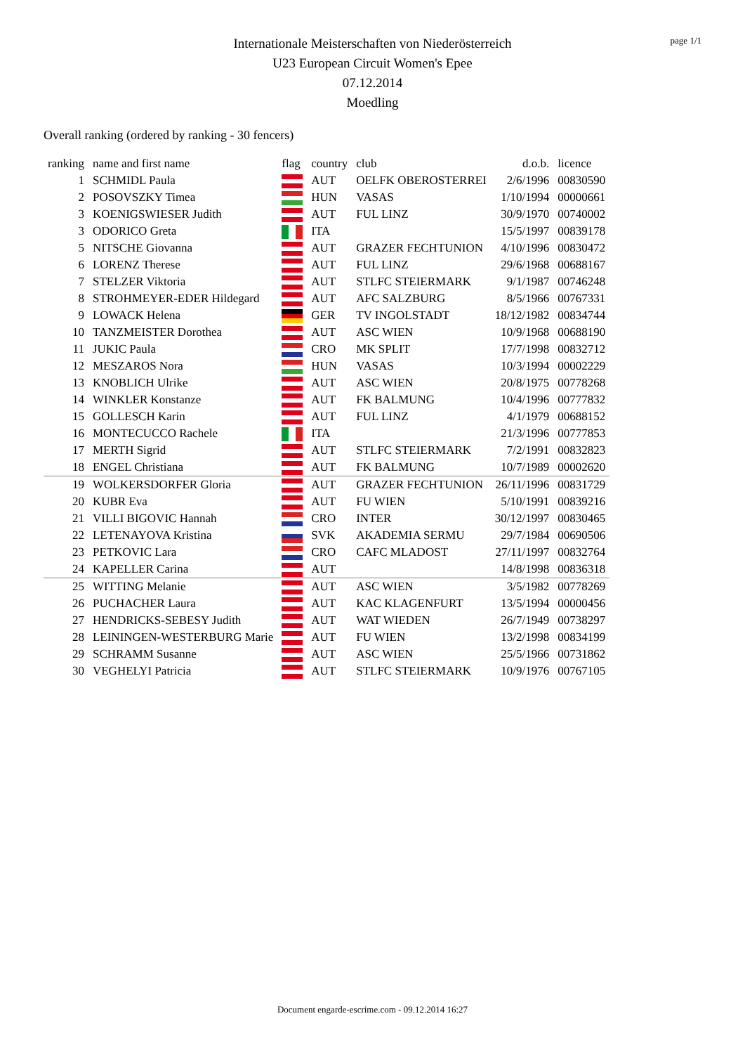page 1/1
Internationale Meisterschaften von Niederösterreich
U23 European Circuit Women's Epee
07.12.2014
Moedling
Overall ranking (ordered by ranking - 30 fencers)
| ranking | name and first name | flag | country | club | d.o.b. | licence |
| --- | --- | --- | --- | --- | --- | --- |
| 1 | SCHMIDL Paula | | AUT | OELFK OBEROSTERREI | 2/6/1996 | 00830590 |
| 2 | POSOVSZKY Timea | | HUN | VASAS | 1/10/1994 | 00000661 |
| 3 | KOENIGSWIESER Judith | | AUT | FUL LINZ | 30/9/1970 | 00740002 |
| 3 | ODORICO Greta | | ITA | | 15/5/1997 | 00839178 |
| 5 | NITSCHE Giovanna | | AUT | GRAZER FECHTUNION | 4/10/1996 | 00830472 |
| 6 | LORENZ Therese | | AUT | FUL LINZ | 29/6/1968 | 00688167 |
| 7 | STELZER Viktoria | | AUT | STLFC STEIERMARK | 9/1/1987 | 00746248 |
| 8 | STROHMEYER-EDER Hildegard | | AUT | AFC SALZBURG | 8/5/1966 | 00767331 |
| 9 | LOWACK Helena | | GER | TV INGOLSTADT | 18/12/1982 | 00834744 |
| 10 | TANZMEISTER Dorothea | | AUT | ASC WIEN | 10/9/1968 | 00688190 |
| 11 | JUKIC Paula | | CRO | MK SPLIT | 17/7/1998 | 00832712 |
| 12 | MESZAROS Nora | | HUN | VASAS | 10/3/1994 | 00002229 |
| 13 | KNOBLICH Ulrike | | AUT | ASC WIEN | 20/8/1975 | 00778268 |
| 14 | WINKLER Konstanze | | AUT | FK BALMUNG | 10/4/1996 | 00777832 |
| 15 | GOLLESCH Karin | | AUT | FUL LINZ | 4/1/1979 | 00688152 |
| 16 | MONTECUCCO Rachele | | ITA | | 21/3/1996 | 00777853 |
| 17 | MERTH Sigrid | | AUT | STLFC STEIERMARK | 7/2/1991 | 00832823 |
| 18 | ENGEL Christiana | | AUT | FK BALMUNG | 10/7/1989 | 00002620 |
| 19 | WOLKERSDORFER Gloria | | AUT | GRAZER FECHTUNION | 26/11/1996 | 00831729 |
| 20 | KUBR Eva | | AUT | FU WIEN | 5/10/1991 | 00839216 |
| 21 | VILLI BIGOVIC Hannah | | CRO | INTER | 30/12/1997 | 00830465 |
| 22 | LETENAYOVA Kristina | | SVK | AKADEMIA SERMU | 29/7/1984 | 00690506 |
| 23 | PETKOVIC Lara | | CRO | CAFC MLADOST | 27/11/1997 | 00832764 |
| 24 | KAPELLER Carina | | AUT | | 14/8/1998 | 00836318 |
| 25 | WITTING Melanie | | AUT | ASC WIEN | 3/5/1982 | 00778269 |
| 26 | PUCHACHER Laura | | AUT | KAC KLAGENFURT | 13/5/1994 | 00000456 |
| 27 | HENDRICKS-SEBESY Judith | | AUT | WAT WIEDEN | 26/7/1949 | 00738297 |
| 28 | LEININGEN-WESTERBURG Marie | | AUT | FU WIEN | 13/2/1998 | 00834199 |
| 29 | SCHRAMM Susanne | | AUT | ASC WIEN | 25/5/1966 | 00731862 |
| 30 | VEGHELYI Patricia | | AUT | STLFC STEIERMARK | 10/9/1976 | 00767105 |
Document engarde-escrime.com - 09.12.2014 16:27